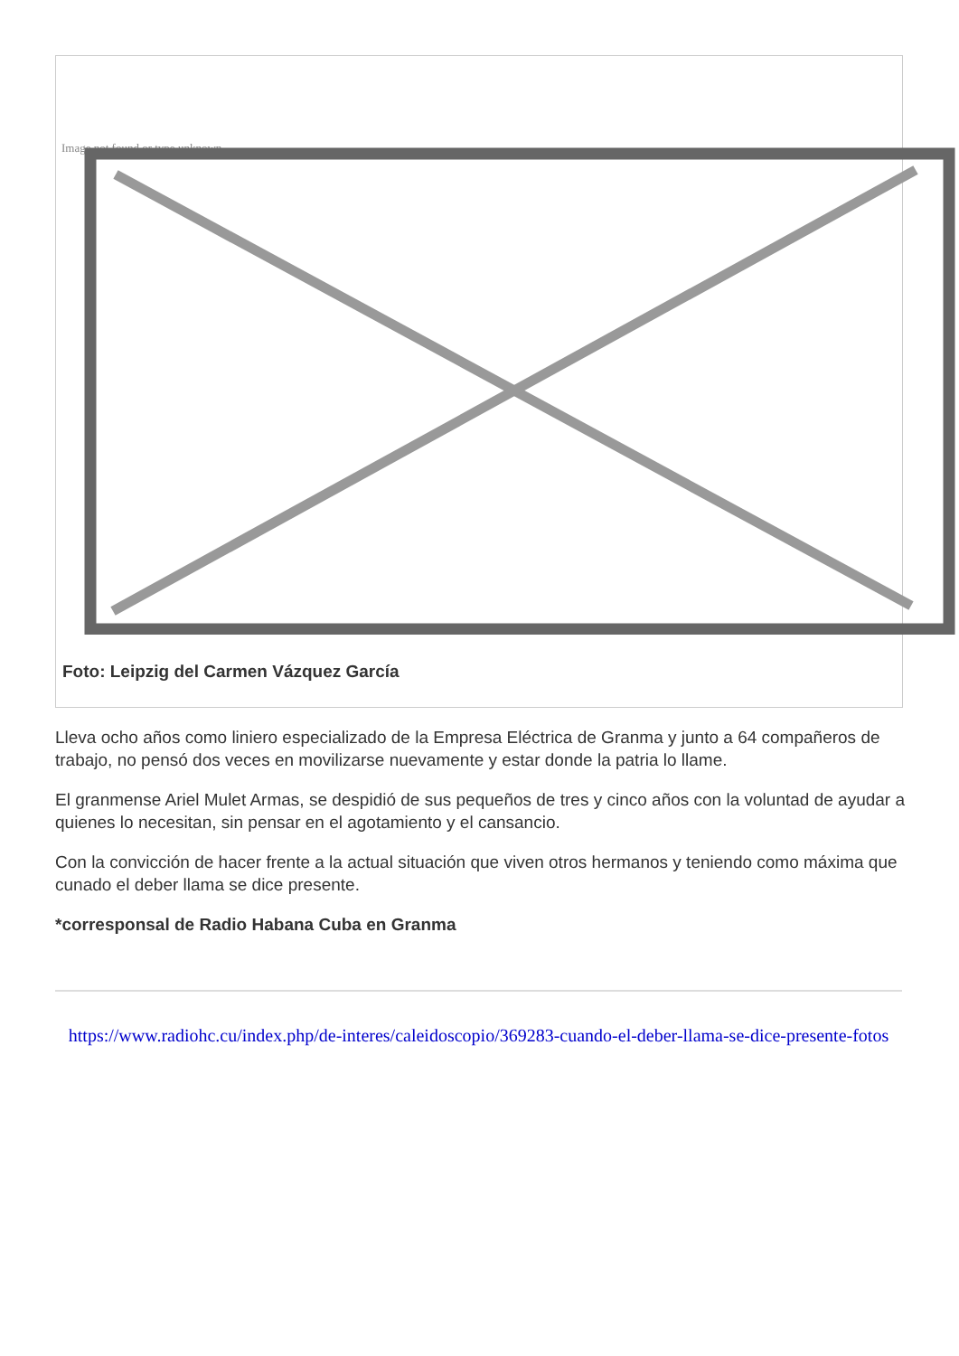Image not found or type unknown
Foto: Leipzig del Carmen Vázquez García
Lleva ocho años como liniero especializado de la Empresa Eléctrica de Granma y junto a 64 compañeros de trabajo, no pensó dos veces en movilizarse nuevamente y estar donde la patria lo llame.
El granmense Ariel Mulet Armas, se despidió de sus pequeños de tres y cinco años con la voluntad de ayudar a quienes lo necesitan, sin pensar en el agotamiento y el cansancio.
Con la convicción de hacer frente a la actual situación que viven otros hermanos y teniendo como máxima que cunado el deber llama se dice presente.
*corresponsal de Radio Habana Cuba en Granma
https://www.radiohc.cu/index.php/de-interes/caleidoscopio/369283-cuando-el-deber-llama-se-dice-presente-fotos